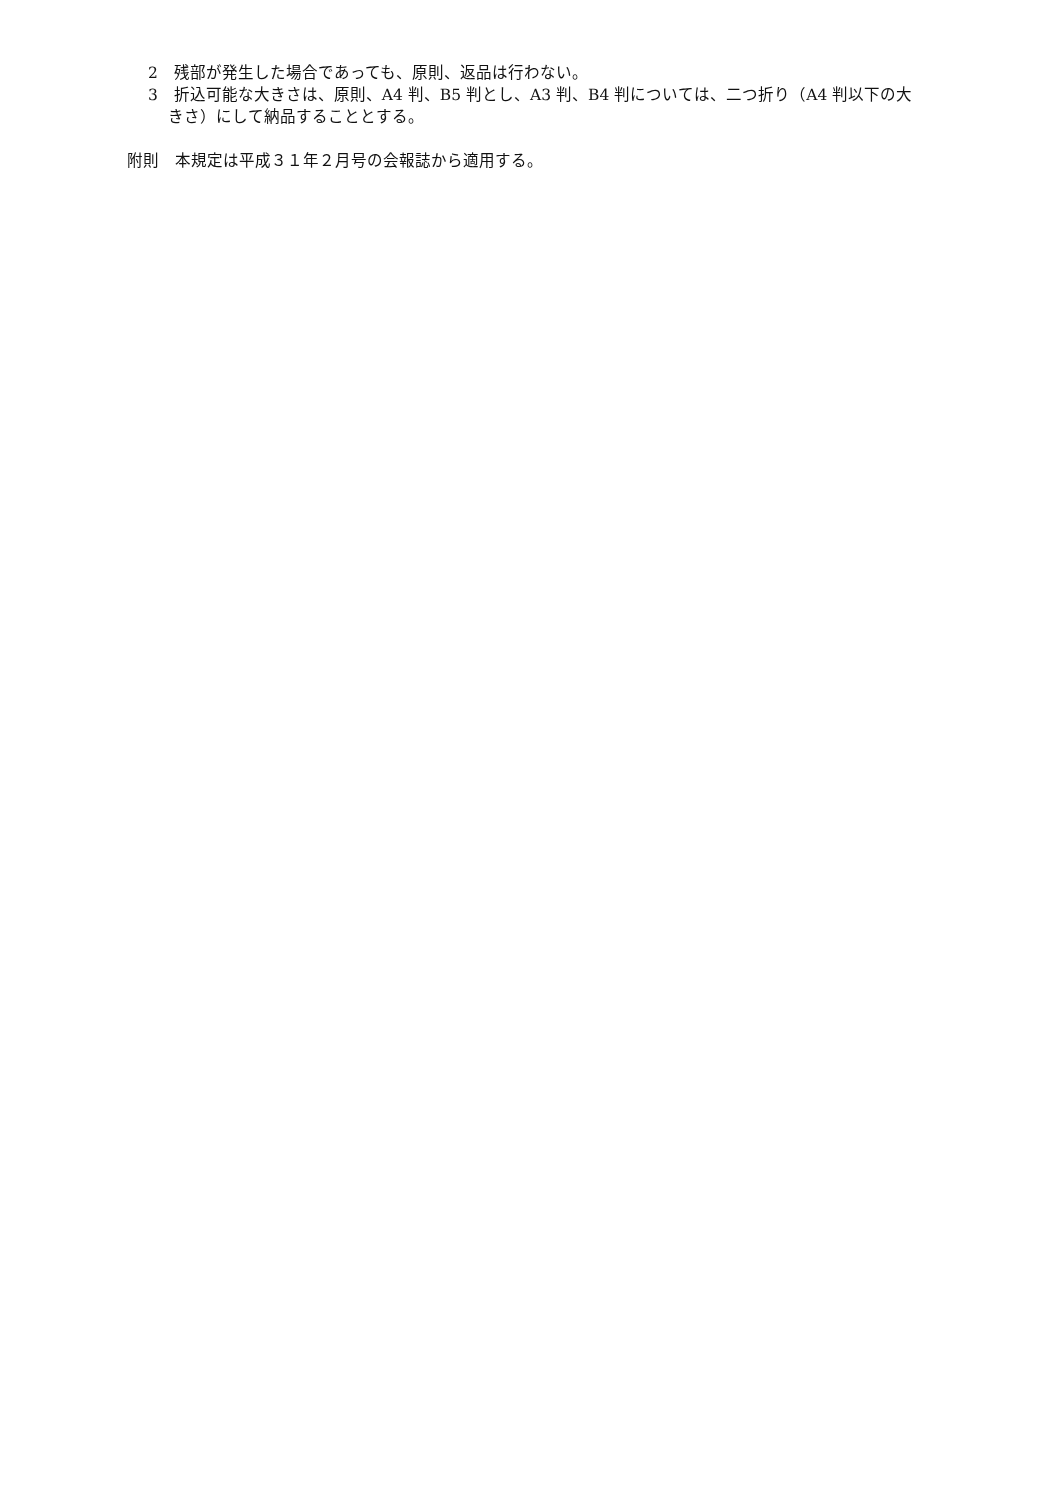2　残部が発生した場合であっても、原則、返品は行わない。
3　折込可能な大きさは、原則、A4 判、B5 判とし、A3 判、B4 判については、二つ折り（A4 判以下の大きさ）にして納品することとする。
附則　本規定は平成３１年２月号の会報誌から適用する。